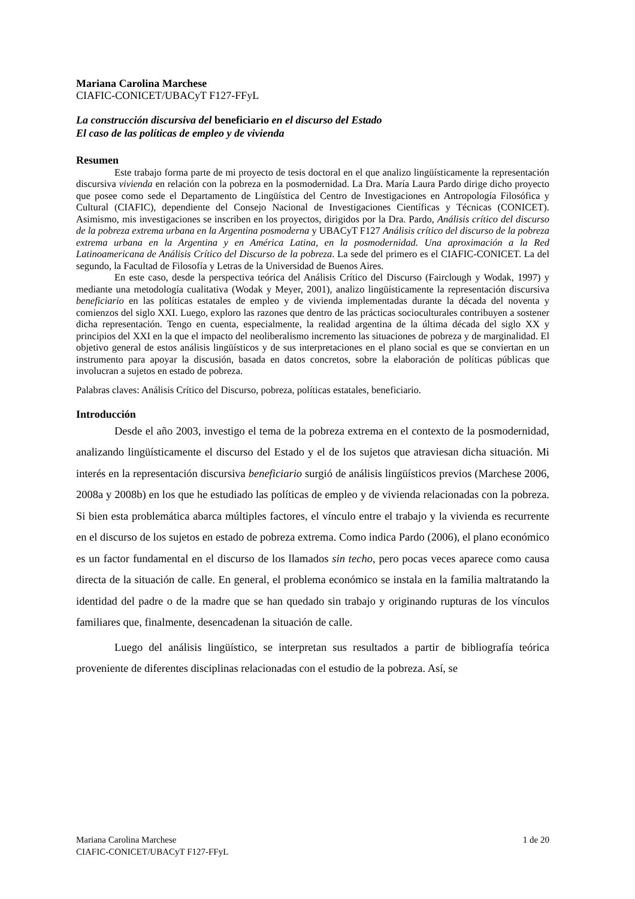Mariana Carolina Marchese
CIAFIC-CONICET/UBACyT F127-FFyL
La construcción discursiva del beneficiario en el discurso del Estado
El caso de las políticas de empleo y de vivienda
Resumen
Este trabajo forma parte de mi proyecto de tesis doctoral en el que analizo lingüísticamente la representación discursiva vivienda en relación con la pobreza en la posmodernidad. La Dra. María Laura Pardo dirige dicho proyecto que posee como sede el Departamento de Lingüística del Centro de Investigaciones en Antropología Filosófica y Cultural (CIAFIC), dependiente del Consejo Nacional de Investigaciones Científicas y Técnicas (CONICET). Asimismo, mis investigaciones se inscriben en los proyectos, dirigidos por la Dra. Pardo, Análisis crítico del discurso de la pobreza extrema urbana en la Argentina posmoderna y UBACyT F127 Análisis crítico del discurso de la pobreza extrema urbana en la Argentina y en América Latina, en la posmodernidad. Una aproximación a la Red Latinoamericana de Análisis Crítico del Discurso de la pobreza. La sede del primero es el CIAFIC-CONICET. La del segundo, la Facultad de Filosofía y Letras de la Universidad de Buenos Aires.
En este caso, desde la perspectiva teórica del Análisis Crítico del Discurso (Fairclough y Wodak, 1997) y mediante una metodología cualitativa (Wodak y Meyer, 2001), analizo lingüísticamente la representación discursiva beneficiario en las políticas estatales de empleo y de vivienda implementadas durante la década del noventa y comienzos del siglo XXI. Luego, exploro las razones que dentro de las prácticas socioculturales contribuyen a sostener dicha representación. Tengo en cuenta, especialmente, la realidad argentina de la última década del siglo XX y principios del XXI en la que el impacto del neoliberalismo incremento las situaciones de pobreza y de marginalidad. El objetivo general de estos análisis lingüísticos y de sus interpretaciones en el plano social es que se conviertan en un instrumento para apoyar la discusión, basada en datos concretos, sobre la elaboración de políticas públicas que involucran a sujetos en estado de pobreza.
Palabras claves: Análisis Crítico del Discurso, pobreza, políticas estatales, beneficiario.
Introducción
Desde el año 2003, investigo el tema de la pobreza extrema en el contexto de la posmodernidad, analizando lingüísticamente el discurso del Estado y el de los sujetos que atraviesan dicha situación. Mi interés en la representación discursiva beneficiario surgió de análisis lingüísticos previos (Marchese 2006, 2008a y 2008b) en los que he estudiado las políticas de empleo y de vivienda relacionadas con la pobreza. Si bien esta problemática abarca múltiples factores, el vínculo entre el trabajo y la vivienda es recurrente en el discurso de los sujetos en estado de pobreza extrema. Como indica Pardo (2006), el plano económico es un factor fundamental en el discurso de los llamados sin techo, pero pocas veces aparece como causa directa de la situación de calle. En general, el problema económico se instala en la familia maltratando la identidad del padre o de la madre que se han quedado sin trabajo y originando rupturas de los vínculos familiares que, finalmente, desencadenan la situación de calle.
Luego del análisis lingüístico, se interpretan sus resultados a partir de bibliografía teórica proveniente de diferentes disciplinas relacionadas con el estudio de la pobreza. Así, se
Mariana Carolina Marchese 1 de 20
CIAFIC-CONICET/UBACyT F127-FFyL